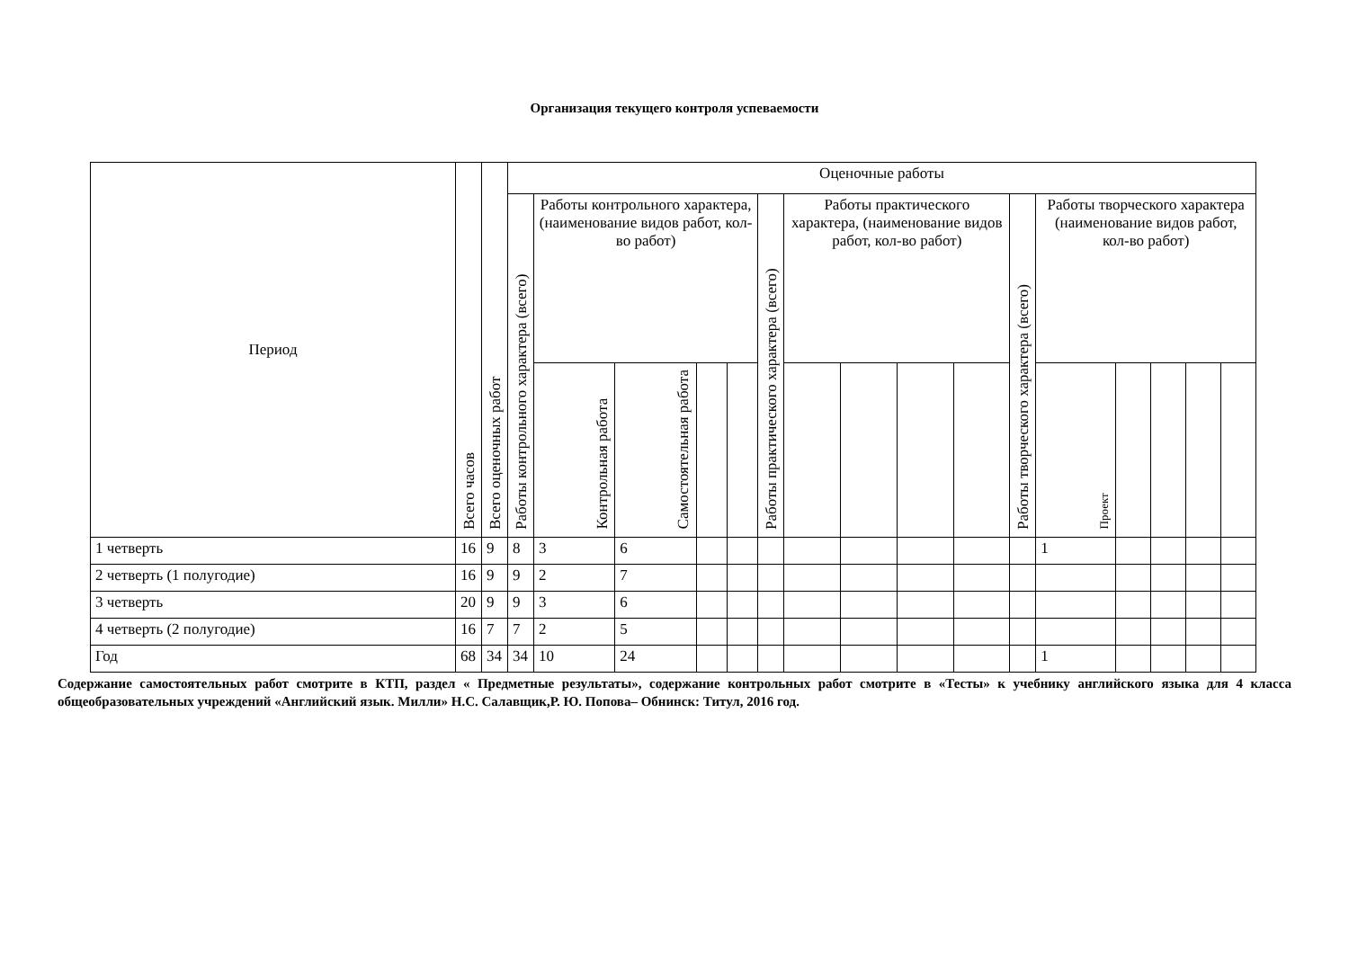Организация текущего контроля успеваемости
| Период | Всего часов | Всего оценочных работ | Оценочные работы | | | | | | | | | | | | | | | |
| --- | --- | --- | --- | --- | --- | --- | --- | --- | --- | --- | --- | --- | --- | --- | --- | --- | --- | --- |
| | | | Работы контрольного характера (всего) | Работы контрольного характера, (наименование видов работ, кол-во работ) | | | | Работы практического характера (всего) | Работы практического характера, (наименование видов работ, кол-во работ) | | | | Работы творческого характера (всего) | Работы творческого характера (наименование видов работ, кол-во работ) | | | | |
| | | | | Контрольная работа | Самостоятельная работа | | | | | | | | | Проект | | | | |
| 1 четверть | 16 | 9 | 8 | 3 | 6 | | | | | | | | | 1 | | | | |
| 2 четверть (1 полугодие) | 16 | 9 | 9 | 2 | 7 | | | | | | | | | | | | | |
| 3 четверть | 20 | 9 | 9 | 3 | 6 | | | | | | | | | | | | | |
| 4 четверть (2 полугодие) | 16 | 7 | 7 | 2 | 5 | | | | | | | | | | | | | |
| Год | 68 | 34 | 34 | 10 | 24 | | | | | | | | | 1 | | | | |
Содержание самостоятельных работ смотрите в КТП, раздел « Предметные результаты», содержание контрольных работ смотрите в «Тесты» к учебнику английского языка для 4 класса общеобразовательных учреждений «Английский язык. Милли» Н.С. Салавщик,Р. Ю. Попова– Обнинск: Титул, 2016 год.